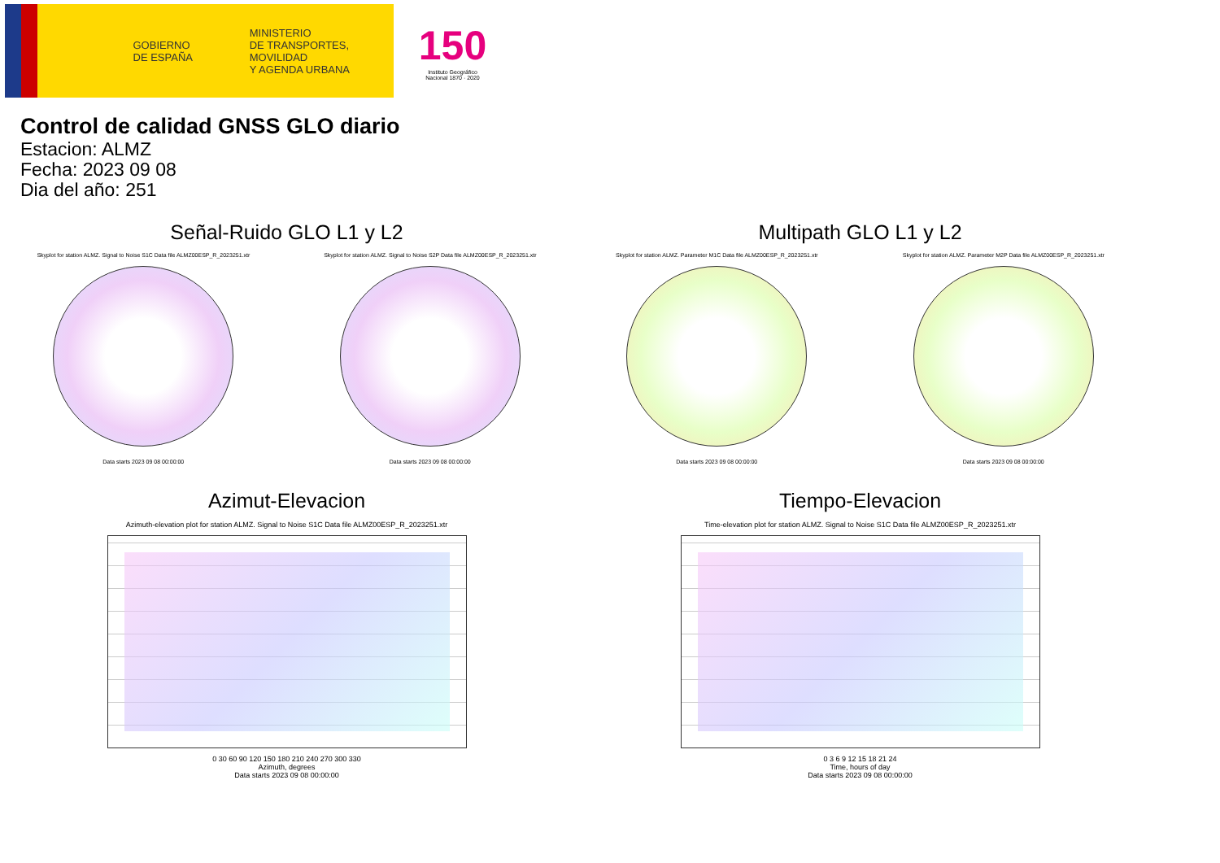GOBIERNO
DE ESPAÑA
MINISTERIO
DE TRANSPORTES, MOVILIDAD
Y AGENDA URBANA
150
Instituto Geográfico
Nacional 1870 · 2020
Control de calidad GNSS GLO diario
Estacion: ALMZ
Fecha: 2023 09 08
Dia del año: 251
Señal-Ruido GLO L1 y L2
Skyplot for station ALMZ. Signal to Noise S1C Data file ALMZ00ESP_R_2023251.xtr Skyplot for station ALMZ. Signal to Noise S2P Data file ALMZ00ESP_R_2023251.xtr
Data starts 2023 09 08 00:00:00 Data starts 2023 09 08 00:00:00
Multipath GLO L1 y L2
Skyplot for station ALMZ. Parameter M1C Data file ALMZ00ESP_R_2023251.xtr Skyplot for station ALMZ. Parameter M2P Data file ALMZ00ESP_R_2023251.xtr
Data starts 2023 09 08 00:00:00 Data starts 2023 09 08 00:00:00
Azimut-Elevacion
Azimuth-elevation plot for station ALMZ. Signal to Noise S1C Data file ALMZ00ESP_R_2023251.xtr
0 30 60 90 120 150 180 210 240 270 300 330
Azimuth, degrees
Data starts 2023 09 08 00:00:00
Tiempo-Elevacion
Time-elevation plot for station ALMZ. Signal to Noise S1C Data file ALMZ00ESP_R_2023251.xtr
0 3 6 9 12 15 18 21 24
Time, hours of day
Data starts 2023 09 08 00:00:00